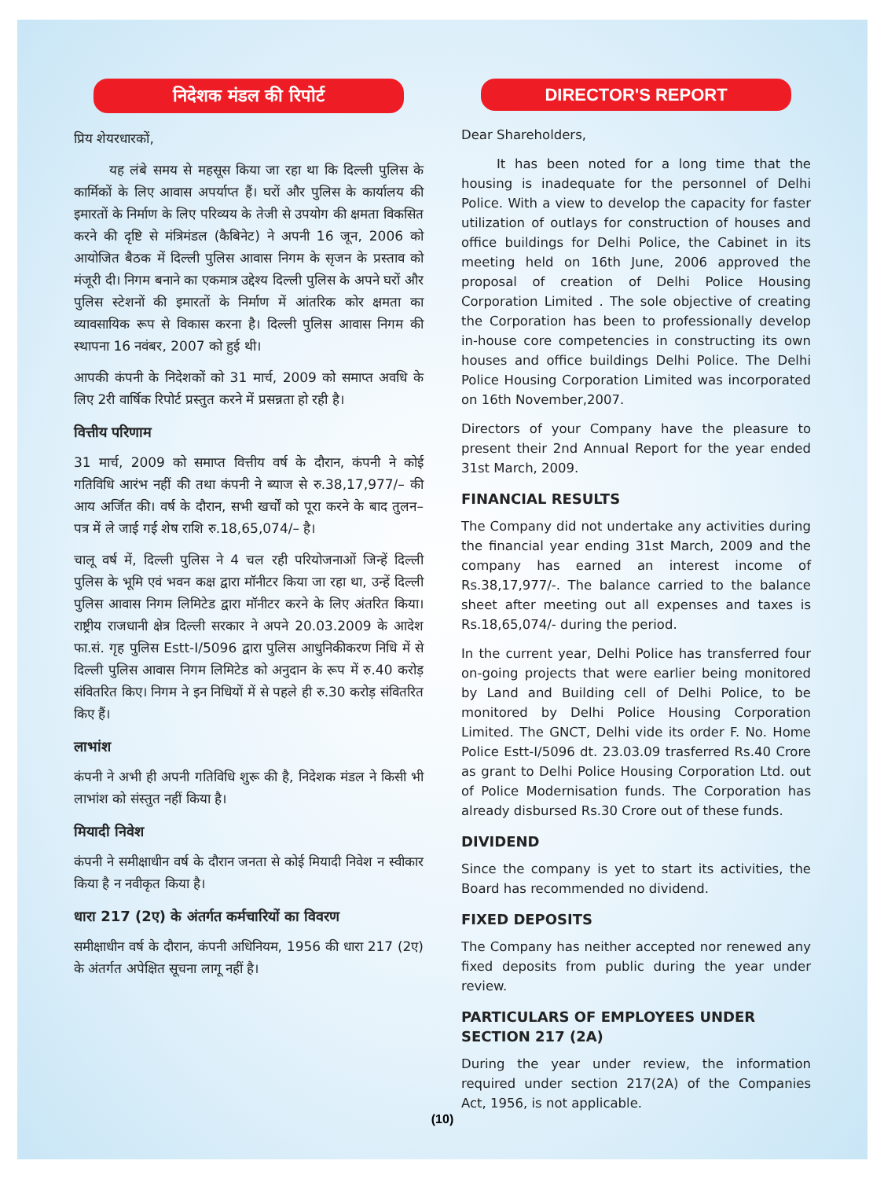निदेशक मंडल की रिपोर्ट
प्रिय शेयरधारकों,
यह लंबे समय से महसूस किया जा रहा था कि दिल्ली पुलिस के कार्मिकों के लिए आवास अपर्याप्त हैं। घरों और पुलिस के कार्यालय की इमारतों के निर्माण के लिए परिव्यय के तेजी से उपयोग की क्षमता विकसित करने की दृष्टि से मंत्रिमंडल (कैबिनेट) ने अपनी 16 जून, 2006 को आयोजित बैठक में दिल्ली पुलिस आवास निगम के सृजन के प्रस्ताव को मंजूरी दी। निगम बनाने का एकमात्र उद्देश्य दिल्ली पुलिस के अपने घरों और पुलिस स्टेशनों की इमारतों के निर्माण में आंतरिक कोर क्षमता का व्यावसायिक रूप से विकास करना है। दिल्ली पुलिस आवास निगम की स्थापना 16 नवंबर, 2007 को हुई थी।
आपकी कंपनी के निदेशकों को 31 मार्च, 2009 को समाप्त अवधि के लिए 2री वार्षिक रिपोर्ट प्रस्तुत करने में प्रसन्नता हो रही है।
वित्तीय परिणाम
31 मार्च, 2009 को समाप्त वित्तीय वर्ष के दौरान, कंपनी ने कोई गतिविधि आरंभ नहीं की तथा कंपनी ने ब्याज से रु.38,17,977/– की आय अर्जित की। वर्ष के दौरान, सभी खर्चों को पूरा करने के बाद तुलन–पत्र में ले जाई गई शेष राशि रु.18,65,074/– है।
चालू वर्ष में, दिल्ली पुलिस ने 4 चल रही परियोजनाओं जिन्हें दिल्ली पुलिस के भूमि एवं भवन कक्ष द्वारा मॉनीटर किया जा रहा था, उन्हें दिल्ली पुलिस आवास निगम लिमिटेड द्वारा मॉनीटर करने के लिए अंतरित किया। राष्ट्रीय राजधानी क्षेत्र दिल्ली सरकार ने अपने 20.03.2009 के आदेश फा.सं. गृह पुलिस Estt-I/5096 द्वारा पुलिस आधुनिकीकरण निधि में से दिल्ली पुलिस आवास निगम लिमिटेड को अनुदान के रूप में रु.40 करोड़ संवितरित किए। निगम ने इन निधियों में से पहले ही रु.30 करोड़ संवितरित किए हैं।
लाभांश
कंपनी ने अभी ही अपनी गतिविधि शुरू की है, निदेशक मंडल ने किसी भी लाभांश को संस्तुत नहीं किया है।
मियादी निवेश
कंपनी ने समीक्षाधीन वर्ष के दौरान जनता से कोई मियादी निवेश न स्वीकार किया है न नवीकृत किया है।
धारा 217 (2ए) के अंतर्गत कर्मचारियों का विवरण
समीक्षाधीन वर्ष के दौरान, कंपनी अधिनियम, 1956 की धारा 217 (2ए) के अंतर्गत अपेक्षित सूचना लागू नहीं है।
DIRECTOR'S REPORT
Dear Shareholders,
It has been noted for a long time that the housing is inadequate for the personnel of Delhi Police. With a view to develop the capacity for faster utilization of outlays for construction of houses and office buildings for Delhi Police, the Cabinet in its meeting held on 16th June, 2006 approved the proposal of creation of Delhi Police Housing Corporation Limited . The sole objective of creating the Corporation has been to professionally develop in-house core competencies in constructing its own houses and office buildings Delhi Police. The Delhi Police Housing Corporation Limited was incorporated on 16th November,2007.
Directors of your Company have the pleasure to present their 2nd Annual Report for the year ended 31st March, 2009.
FINANCIAL RESULTS
The Company did not undertake any activities during the financial year ending 31st March, 2009 and the company has earned an interest income of Rs.38,17,977/-. The balance carried to the balance sheet after meeting out all expenses and taxes is Rs.18,65,074/- during the period.
In the current year, Delhi Police has transferred four on-going projects that were earlier being monitored by Land and Building cell of Delhi Police, to be monitored by Delhi Police Housing Corporation Limited. The GNCT, Delhi vide its order F. No. Home Police Estt-I/5096 dt. 23.03.09 trasferred Rs.40 Crore as grant to Delhi Police Housing Corporation Ltd. out of Police Modernisation funds. The Corporation has already disbursed Rs.30 Crore out of these funds.
DIVIDEND
Since the company is yet to start its activities, the Board has recommended no dividend.
FIXED DEPOSITS
The Company has neither accepted nor renewed any fixed deposits from public during the year under review.
PARTICULARS OF EMPLOYEES UNDER SECTION 217 (2A)
During the year under review, the information required under section 217(2A) of the Companies Act, 1956, is not applicable.
(10)